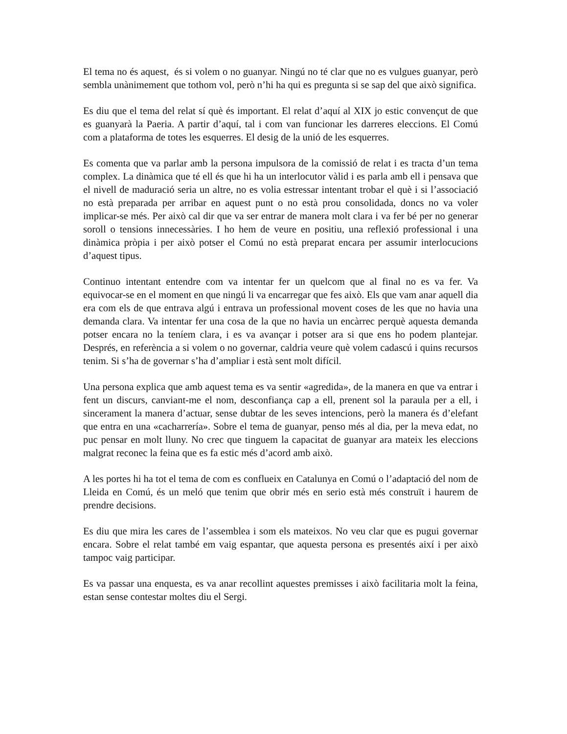El tema no és aquest, és si volem o no guanyar. Ningú no té clar que no es vulgues guanyar, però sembla unànimement que tothom vol, però n’hi ha qui es pregunta si se sap del que això significa.
Es diu que el tema del relat sí què és important. El relat d’aquí al XIX jo estic convençut de que es guanyarà la Paeria. A partir d’aquí, tal i com van funcionar les darreres eleccions. El Comú com a plataforma de totes les esquerres. El desig de la unió de les esquerres.
Es comenta que va parlar amb la persona impulsora de la comissió de relat i es tracta d’un tema complex. La dinàmica que té ell és que hi ha un interlocutor vàlid i es parla amb ell i pensava que el nivell de maduració seria un altre, no es volia estressar intentant trobar el què i si l’associació no està preparada per arribar en aquest punt o no està prou consolidada, doncs no va voler implicar-se més. Per això cal dir que va ser entrar de manera molt clara i va fer bé per no generar soroll o tensions innecessàries. I ho hem de veure en positiu, una reflexió professional i una dinàmica pròpia i per això potser el Comú no està preparat encara per assumir interlocucions d’aquest tipus.
Continuo intentant entendre com va intentar fer un quelcom que al final no es va fer. Va equivocar-se en el moment en que ningú li va encarregar que fes això. Els que vam anar aquell dia era com els de que entrava algú i entrava un professional movent coses de les que no havia una demanda clara. Va intentar fer una cosa de la que no havia un encàrrec perquè aquesta demanda potser encara no la teníem clara, i es va avançar i potser ara si que ens ho podem plantejar. Després, en referència a si volem o no governar, caldria veure què volem cadascú i quins recursos tenim. Si s’ha de governar s’ha d’ampliar i està sent molt difícil.
Una persona explica que amb aquest tema es va sentir «agredida», de la manera en que va entrar i fent un discurs, canviant-me el nom, desconfiança cap a ell, prenent sol la paraula per a ell, i sincerament la manera d’actuar, sense dubtar de les seves intencions, però la manera és d’elefant que entra en una «cacharrería». Sobre el tema de guanyar, penso més al dia, per la meva edat, no puc pensar en molt lluny. No crec que tinguem la capacitat de guanyar ara mateix les eleccions malgrat reconec la feina que es fa estic més d’acord amb això.
A les portes hi ha tot el tema de com es conflueix en Catalunya en Comú o l’adaptació del nom de Lleida en Comú, és un meló que tenim que obrir més en serio està més construït i haurem de prendre decisions.
Es diu que mira les cares de l’assemblea i som els mateixos. No veu clar que es pugui governar encara. Sobre el relat també em vaig espantar, que aquesta persona es presentés així i per això tampoc vaig participar.
Es va passar una enquesta, es va anar recollint aquestes premisses i això facilitaria molt la feina, estan sense contestar moltes diu el Sergi.